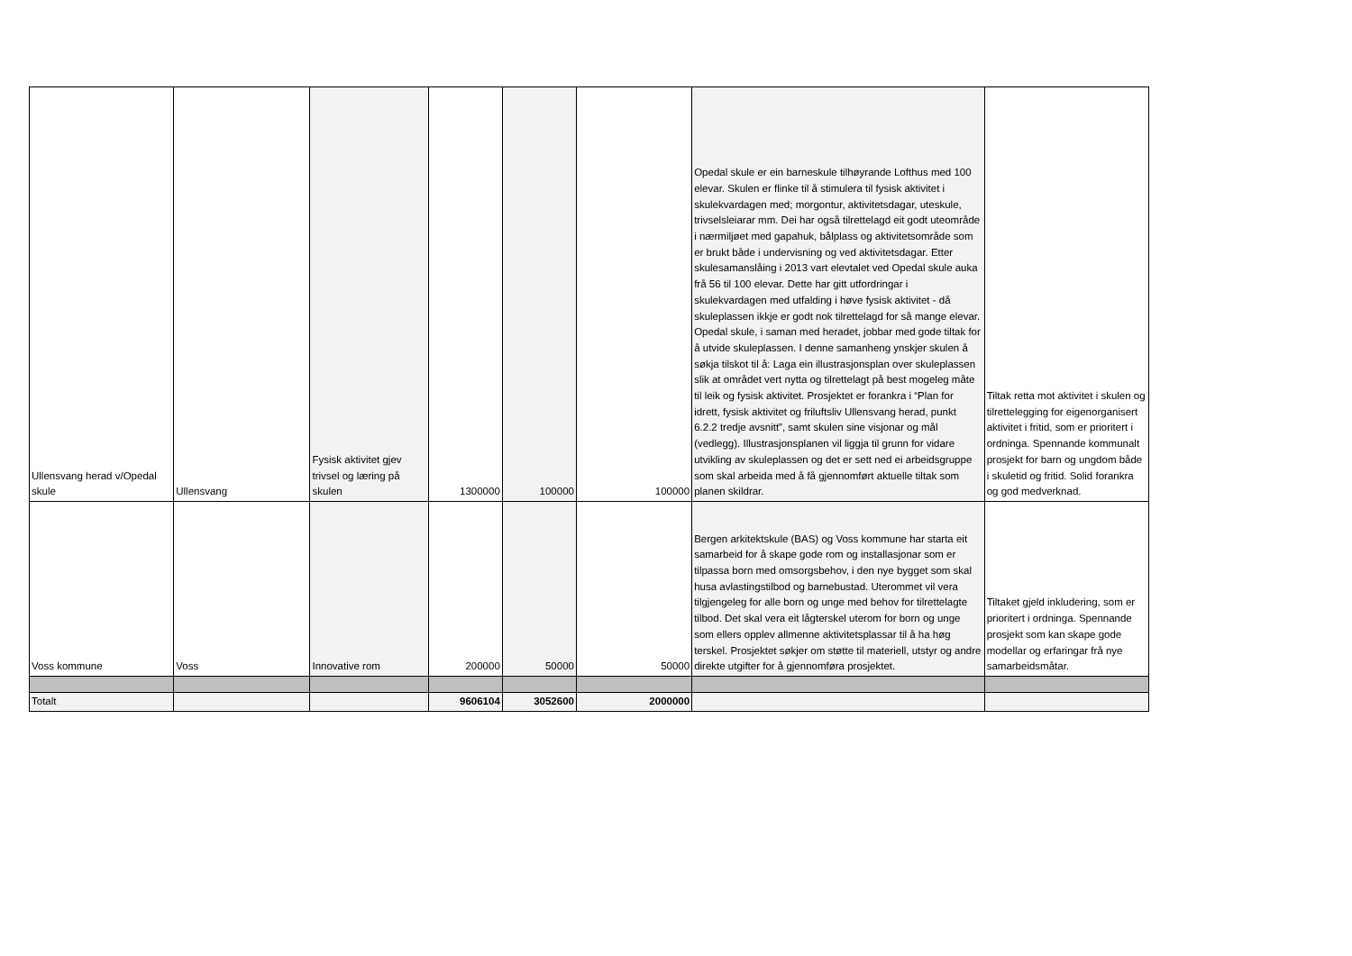| Ullensvang herad v/Opedal skule | Ullensvang | Fysisk aktivitet gjev trivsel og læring på skulen | 1300000 | 100000 | 100000 | Opedal skule er ein barneskule tilhøyrande Lofthus med 100 elevar. Skulen er flinke til å stimulera til fysisk aktivitet i skulekvardagen med; morgontur, aktivitetsdagar, uteskule, trivselsleiarar mm. Dei har også tilrettelagd eit godt uteområde i nærmiljøet med gapahuk, bålplass og aktivitetsområde som er brukt både i undervisning og ved aktivitetsdagar. Etter skulesamanslåing i 2013 vart elevtalet ved Opedal skule auka frå 56 til 100 elevar. Dette har gitt utfordringar i skulekvardagen med utfalding i høve fysisk aktivitet - då skuleplassen ikkje er godt nok tilrettelagd for så mange elevar. Opedal skule, i saman med heradet, jobbar med gode tiltak for å utvide skuleplassen. I denne samanheng ynskjer skulen å søkja tilskot til å: Laga ein illustrasjonsplan over skuleplassen slik at området vert nytta og tilrettelagt på best mogeleg måte til leik og fysisk aktivitet. Prosjektet er forankra i “Plan for idrett, fysisk aktivitet og friluftsliv Ullensvang herad, punkt 6.2.2 tredje avsnitt”, samt skulen sine visjonar og mål (vedlegg). Illustrasjonsplanen vil liggja til grunn for vidare utvikling av skuleplassen og det er sett ned ei arbeidsgruppe som skal arbeida med å få gjennomført aktuelle tiltak som planen skildrar. | Tiltak retta mot aktivitet i skulen og tilrettelegging for eigenorganisert aktivitet i fritid, som er prioritert i ordninga. Spennande kommunalt prosjekt for barn og ungdom både i skuletid og fritid. Solid forankra og god medverknad. |
| Voss kommune | Voss | Innovative rom | 200000 | 50000 | 50000 | Bergen arkitektskule (BAS) og Voss kommune har starta eit samarbeid for å skape gode rom og installasjonar som er tilpassa born med omsorgsbehov, i den nye bygget som skal husa avlastingstilbod og barnebustad. Uterommet vil vera tilgjengeleg for alle born og unge med behov for tilrettelagte tilbod. Det skal vera eit lågterskel uterom for born og unge som ellers opplev allmenne aktivitetsplassar til å ha høg terskel. Prosjektet søkjer om støtte til materiell, utstyr og andre direkte utgifter for å gjennomføra prosjektet. | Tiltaket gjeld inkludering, som er prioritert i ordninga. Spennande prosjekt som kan skape gode modellar og erfaringar frå nye samarbeidsmåtar. |
| Totalt | | | 9606104 | 3052600 | 2000000 | | |